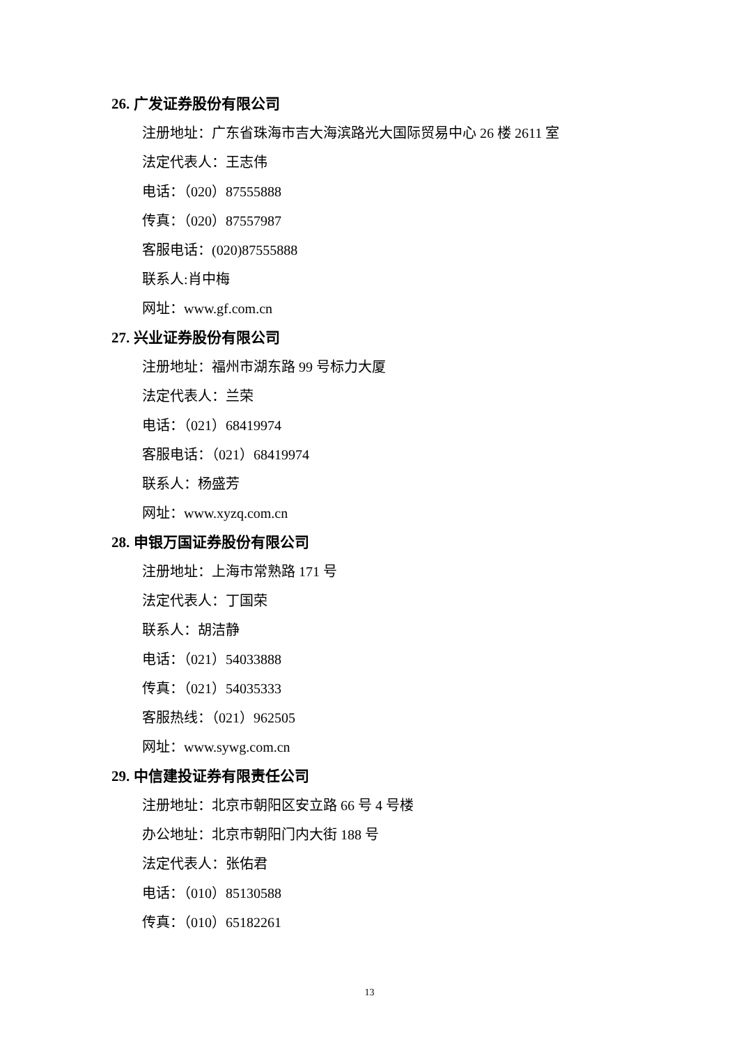26. 广发证券股份有限公司
注册地址：广东省珠海市吉大海滨路光大国际贸易中心 26 楼 2611 室
法定代表人：王志伟
电话：（020）87555888
传真：（020）87557987
客服电话：(020)87555888
联系人:肖中梅
网址：www.gf.com.cn
27. 兴业证券股份有限公司
注册地址：福州市湖东路 99 号标力大厦
法定代表人：兰荣
电话：（021）68419974
客服电话：（021）68419974
联系人：杨盛芳
网址：www.xyzq.com.cn
28. 申银万国证券股份有限公司
注册地址：上海市常熟路 171 号
法定代表人：丁国荣
联系人：胡洁静
电话：（021）54033888
传真：（021）54035333
客服热线：（021）962505
网址：www.sywg.com.cn
29. 中信建投证券有限责任公司
注册地址：北京市朝阳区安立路 66 号 4 号楼
办公地址：北京市朝阳门内大街 188 号
法定代表人：张佑君
电话：（010）85130588
传真：（010）65182261
13